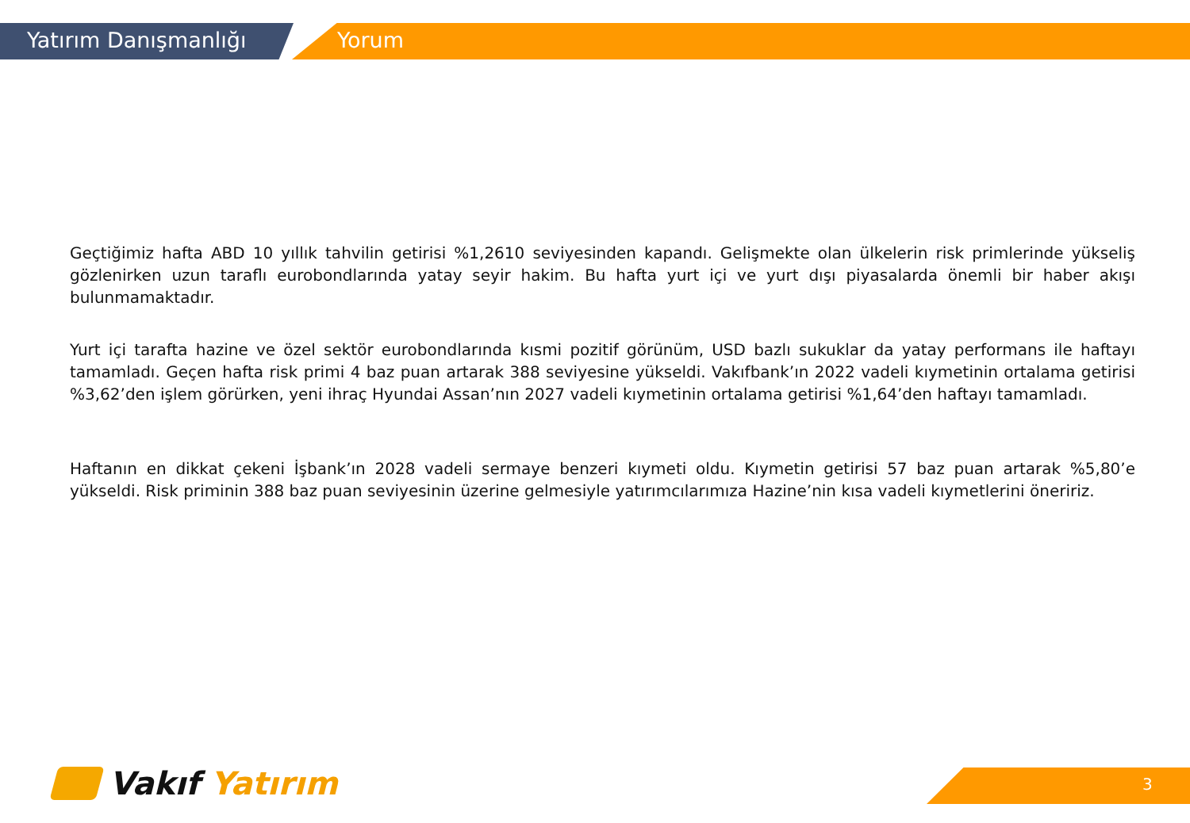Yatırım Danışmanlığı Yorum
Geçtiğimiz hafta ABD 10 yıllık tahvilin getirisi %1,2610 seviyesinden kapandı. Gelişmekte olan ülkelerin risk primlerinde yükseliş gözlenirken uzun taraflı eurobondlarında yatay seyir hakim. Bu hafta yurt içi ve yurt dışı piyasalarda önemli bir haber akışı bulunmamaktadır.
Yurt içi tarafta hazine ve özel sektör eurobondlarında kısmi pozitif görünüm, USD bazlı sukuklar da yatay performans ile haftayı tamamladı. Geçen hafta risk primi 4 baz puan artarak 388 seviyesine yükseldi. Vakıfbank’ın 2022 vadeli kıymetinin ortalama getirisi %3,62’den işlem görürken, yeni ihraç Hyundai Assan’nın 2027 vadeli kıymetinin ortalama getirisi %1,64’den haftayı tamamladı.
Haftanın en dikkat çekeni İşbank’ın 2028 vadeli sermaye benzeri kıymeti oldu. Kıymetin getirisi 57 baz puan artarak %5,80’e yükseldi. Risk priminin 388 baz puan seviyesinin üzerine gelmesiyle yatırımcılarımıza Hazine’nin kısa vadeli kıymetlerini öneririz.
Vakıf Yatırım 3